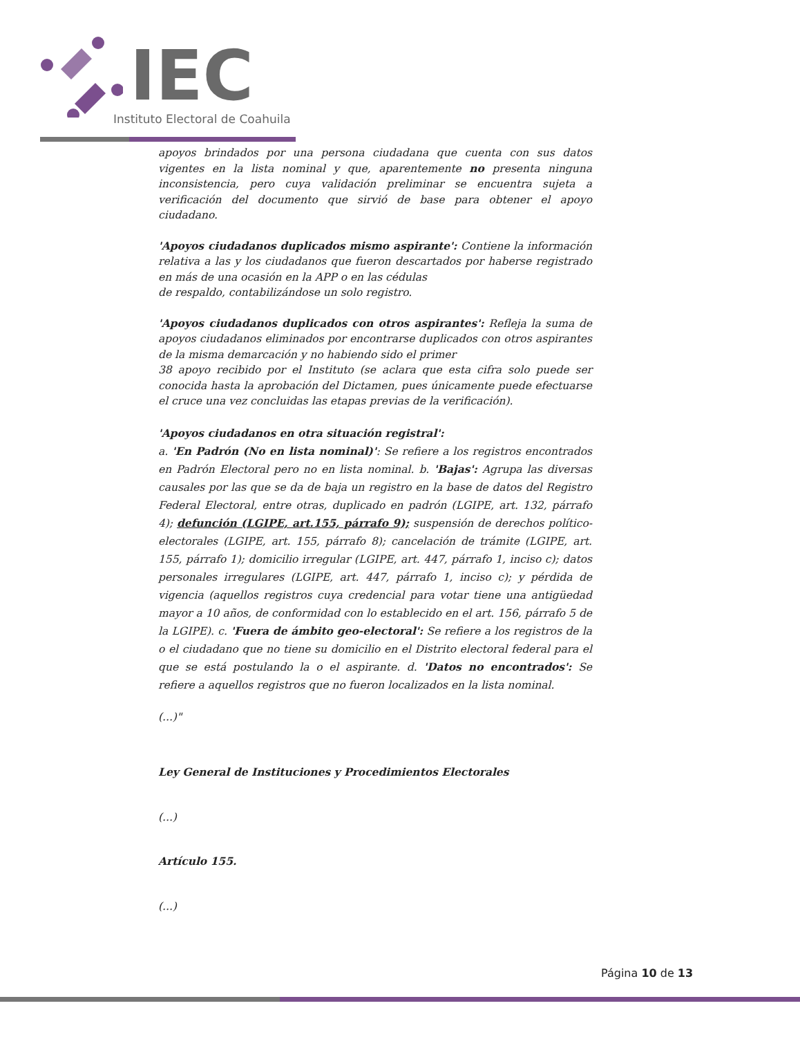IEC
Instituto Electoral de Coahuila
apoyos brindados por una persona ciudadana que cuenta con sus datos vigentes en la lista nominal y que, aparentemente no presenta ninguna inconsistencia, pero cuya validación preliminar se encuentra sujeta a verificación del documento que sirvió de base para obtener el apoyo ciudadano.
'Apoyos ciudadanos duplicados mismo aspirante': Contiene la información relativa a las y los ciudadanos que fueron descartados por haberse registrado en más de una ocasión en la APP o en las cédulas
de respaldo, contabilizándose un solo registro.
'Apoyos ciudadanos duplicados con otros aspirantes': Refleja la suma de apoyos ciudadanos eliminados por encontrarse duplicados con otros aspirantes de la misma demarcación y no habiendo sido el primer
38 apoyo recibido por el Instituto (se aclara que esta cifra solo puede ser conocida hasta la aprobación del Dictamen, pues únicamente puede efectuarse el cruce una vez concluidas las etapas previas de la verificación).
'Apoyos ciudadanos en otra situación registral':
a. 'En Padrón (No en lista nominal)': Se refiere a los registros encontrados en Padrón Electoral pero no en lista nominal. b. 'Bajas': Agrupa las diversas causales por las que se da de baja un registro en la base de datos del Registro Federal Electoral, entre otras, duplicado en padrón (LGIPE, art. 132, párrafo 4); defunción (LGIPE, art.155, párrafo 9); suspensión de derechos político-electorales (LGIPE, art. 155, párrafo 8); cancelación de trámite (LGIPE, art. 155, párrafo 1); domicilio irregular (LGIPE, art. 447, párrafo 1, inciso c); datos personales irregulares (LGIPE, art. 447, párrafo 1, inciso c); y pérdida de vigencia (aquellos registros cuya credencial para votar tiene una antigüedad mayor a 10 años, de conformidad con lo establecido en el art. 156, párrafo 5 de la LGIPE). c. 'Fuera de ámbito geo-electoral': Se refiere a los registros de la o el ciudadano que no tiene su domicilio en el Distrito electoral federal para el que se está postulando la o el aspirante. d. 'Datos no encontrados': Se refiere a aquellos registros que no fueron localizados en la lista nominal.
(...)"
Ley General de Instituciones y Procedimientos Electorales
(...)
Artículo 155.
(...)
Página 10 de 13